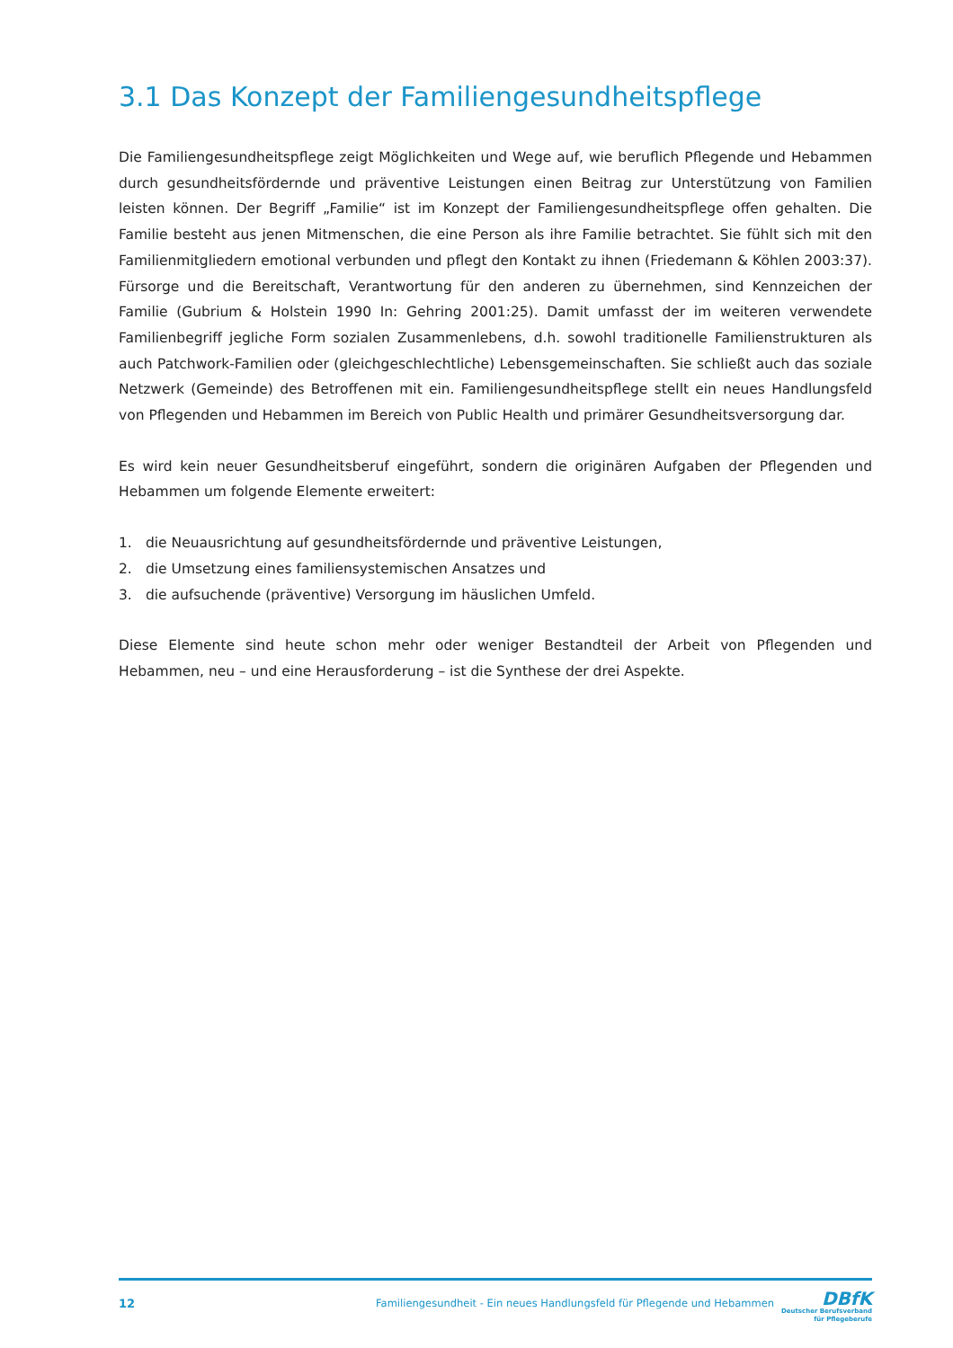3.1 Das Konzept der Familiengesundheitspflege
Die Familiengesundheitspflege zeigt Möglichkeiten und Wege auf, wie beruflich Pflegende und Hebammen durch gesundheitsfördernde und präventive Leistungen einen Beitrag zur Unterstützung von Familien leisten können. Der Begriff „Familie“ ist im Konzept der Familiengesundheitspflege offen gehalten. Die Familie besteht aus jenen Mitmenschen, die eine Person als ihre Familie betrachtet. Sie fühlt sich mit den Familienmitgliedern emotional verbunden und pflegt den Kontakt zu ihnen (Friedemann & Köhlen 2003:37). Fürsorge und die Bereitschaft, Verantwortung für den anderen zu übernehmen, sind Kennzeichen der Familie (Gubrium & Holstein 1990 In: Gehring 2001:25). Damit umfasst der im weiteren verwendete Familienbegriff jegliche Form sozialen Zusammenlebens, d.h. sowohl traditionelle Familienstrukturen als auch Patchwork-Familien oder (gleichgeschlechtliche) Lebensgemeinschaften. Sie schließt auch das soziale Netzwerk (Gemeinde) des Betroffenen mit ein. Familiengesundheitspflege stellt ein neues Handlungsfeld von Pflegenden und Hebammen im Bereich von Public Health und primärer Gesundheitsversorgung dar.
Es wird kein neuer Gesundheitsberuf eingeführt, sondern die originären Aufgaben der Pflegenden und Hebammen um folgende Elemente erweitert:
1. die Neuausrichtung auf gesundheitsfördernde und präventive Leistungen,
2. die Umsetzung eines familiensystemischen Ansatzes und
3. die aufsuchende (präventive) Versorgung im häuslichen Umfeld.
Diese Elemente sind heute schon mehr oder weniger Bestandteil der Arbeit von Pflegenden und Hebammen, neu – und eine Herausforderung – ist die Synthese der drei Aspekte.
12 Familiengesundheit - Ein neues Handlungsfeld für Pflegende und Hebammen
DBfK
Deutscher Berufsverband
für Pflegeberufe